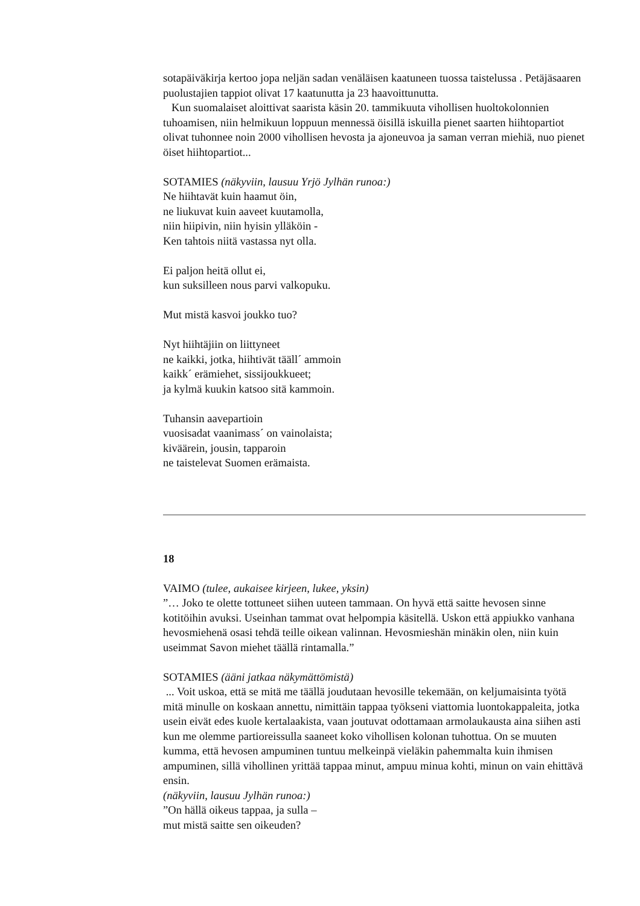sotapäiväkirja kertoo jopa neljän sadan venäläisen kaatuneen tuossa taistelussa . Petäjäsaaren puolustajien tappiot olivat 17 kaatunutta ja 23 haavoittunutta.
Kun suomalaiset aloittivat saarista käsin 20. tammikuuta vihollisen huoltokolonnien tuhoamisen, niin helmikuun loppuun mennessä öisillä iskuilla pienet saarten hiihtopartiot olivat tuhonnee noin 2000 vihollisen hevosta ja ajoneuvoa ja saman verran miehiä, nuo pienet öiset hiihtopartiot...
SOTAMIES (näkyviin, lausuu Yrjö Jylhän runoa:)
Ne hiihtavät kuin haamut öin,
ne liukuvat kuin aaveet kuutamolla,
niin hiipivin, niin hyisin ylläköin -
Ken tahtois niitä vastassa nyt olla.
Ei paljon heitä ollut ei,
kun suksilleen nous parvi valkopuku.
Mut mistä kasvoi joukko tuo?
Nyt hiihtäjiin on liittyneet
ne kaikki, jotka, hiihtivät tääll´ ammoin
kaikk´ erämiehet, sissijoukkueet;
ja kylmä kuukin katsoo sitä kammoin.
Tuhansin aavepartioin
vuosisadat vaanimass´ on vainolaista;
kiväärein, jousin, tapparoin
ne taistelevat Suomen erämaista.
18
VAIMO (tulee, aukaisee kirjeen, lukee, yksin)
”… Joko te olette tottuneet siihen uuteen tammaan. On hyvä että saitte hevosen sinne kotitöihin avuksi. Useinhan tammat ovat helpompia käsitellä. Uskon että appiukko vanhana hevosmiehenä osasi tehdä teille oikean valinnan. Hevosmieshän minäkin olen, niin kuin useimmat Savon miehet täällä rintamalla.”
SOTAMIES (ääni jatkaa näkymättömistä)
... Voit uskoa, että se mitä me täällä joudutaan hevosille tekemään, on keljumaisinta työtä mitä minulle on koskaan annettu, nimittäin tappaa työkseni viattomia luontokappaleita, jotka usein eivät edes kuole kertalaakista, vaan joutuvat odottamaan armolaukausta aina siihen asti kun me olemme partioreissulla saaneet koko vihollisen kolonan tuhottua. On se muuten kumma, että hevosen ampuminen tuntuu melkeinpä vieläkin pahemmalta kuin ihmisen ampuminen, sillä vihollinen yrittää tappaa minut, ampuu minua kohti, minun on vain ehittävä ensin.
(näkyviin, lausuu Jylhän runoa:)
”On hällä oikeus tappaa, ja sulla –
mut mistä saitte sen oikeuden?